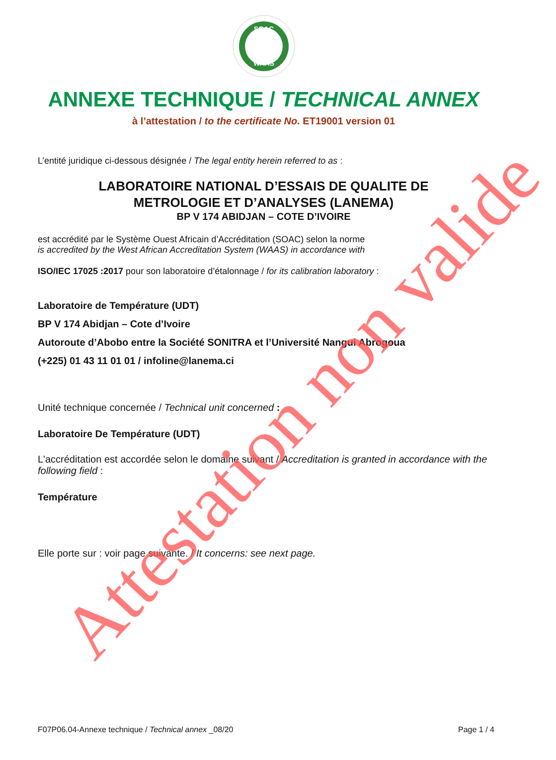SOAC
WAAS
ANNEXE TECHNIQUE / TECHNICAL ANNEX
à l’attestation / to the certificate No. ET19001 version 01
L’entité juridique ci-dessous désignée / The legal entity herein referred to as :
LABORATOIRE NATIONAL D’ESSAIS DE QUALITE DE
METROLOGIE ET D’ANALYSES (LANEMA)
BP V 174 ABIDJAN – COTE D’IVOIRE
est accrédité par le Système Ouest Africain d’Accréditation (SOAC) selon la norme
is accredited by the West African Accreditation System (WAAS) in accordance with
ISO/IEC 17025 :2017 pour son laboratoire d’étalonnage / for its calibration laboratory :
Laboratoire de Température (UDT)
BP V 174 Abidjan – Cote d’Ivoire
Autoroute d’Abobo entre la Société SONITRA et l’Université Nangui Abrogoua
(+225) 01 43 11 01 01 / infoline@lanema.ci
Unité technique concernée / Technical unit concerned :
Laboratoire De Température (UDT)
L'accréditation est accordée selon le domaine suivant / Accreditation is granted in accordance with the following field :
Température
Elle porte sur : voir page suivante. / It concerns: see next page.
Attestation non valide
F07P06.04-Annexe technique / Technical annex _08/20 Page 1 / 4